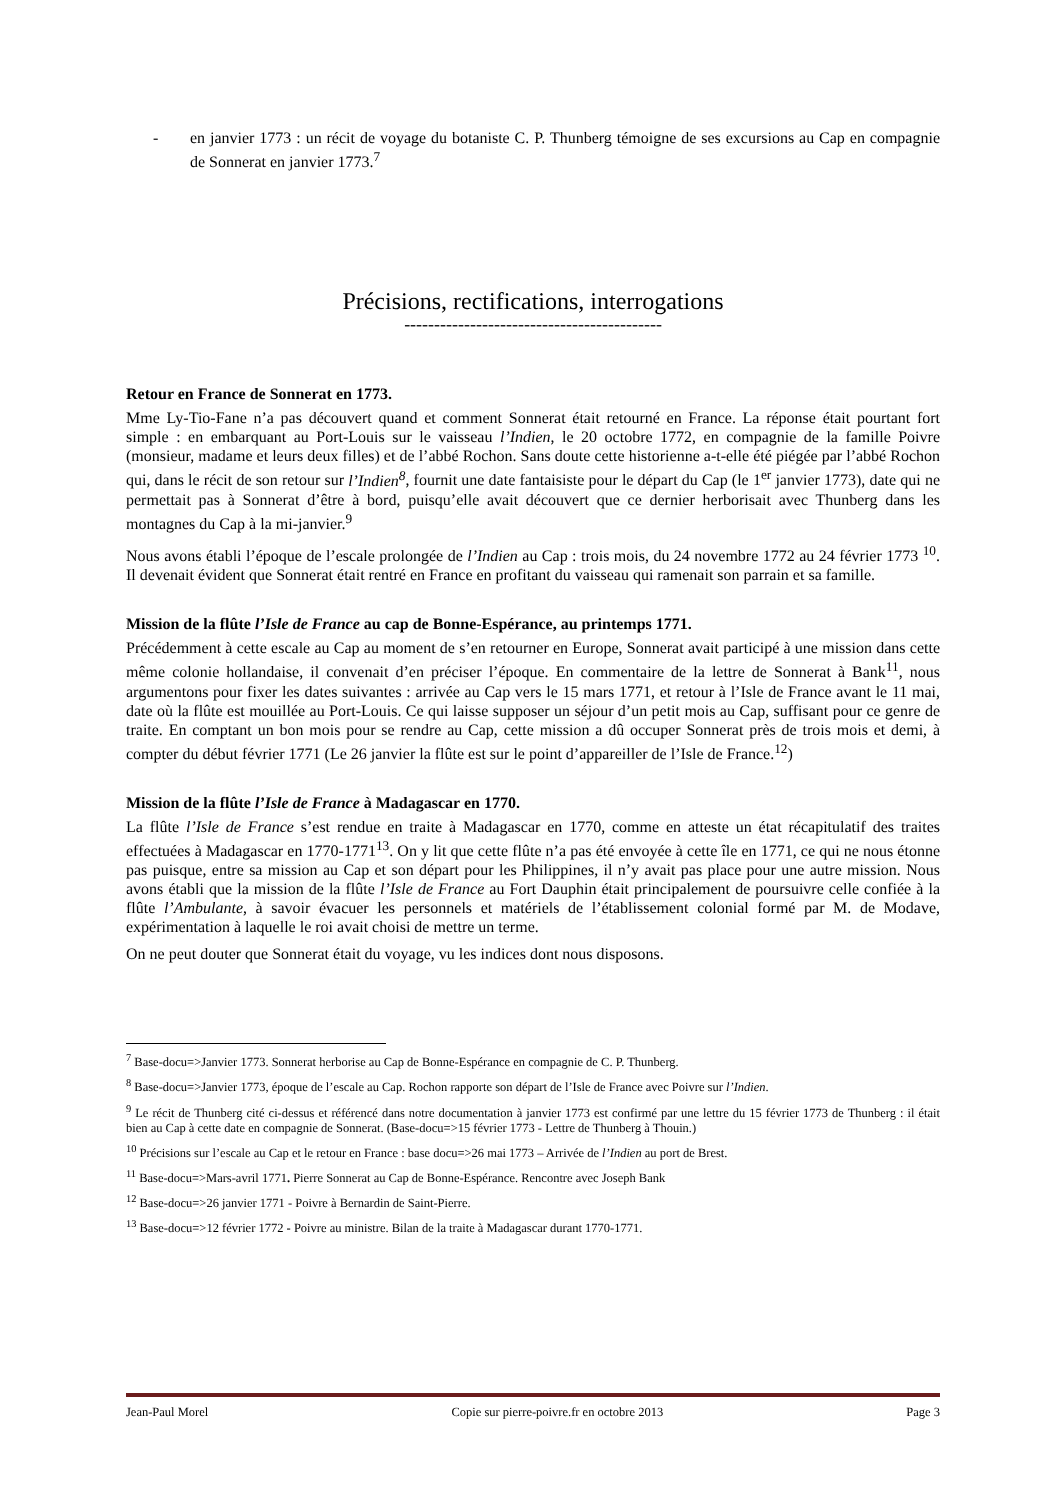- en janvier 1773 : un récit de voyage du botaniste C. P. Thunberg témoigne de ses excursions au Cap en compagnie de Sonnerat en janvier 1773.<sup>7</sup>
Précisions, rectifications, interrogations
-------------------------------------------
Retour en France de Sonnerat en 1773.
Mme Ly-Tio-Fane n’a pas découvert quand et comment Sonnerat était retourné en France. La réponse était pourtant fort simple : en embarquant au Port-Louis sur le vaisseau l’Indien, le 20 octobre 1772, en compagnie de la famille Poivre (monsieur, madame et leurs deux filles) et de l’abbé Rochon. Sans doute cette historienne a-t-elle été piégée par l’abbé Rochon qui, dans le récit de son retour sur l’Indien<sup>8</sup>, fournit une date fantaisiste pour le départ du Cap (le 1<sup>er</sup> janvier 1773), date qui ne permettait pas à Sonnerat d’être à bord, puisqu’elle avait découvert que ce dernier herborisait avec Thunberg dans les montagnes du Cap à la mi-janvier.<sup>9</sup>
Nous avons établi l’époque de l’escale prolongée de l’Indien au Cap : trois mois, du 24 novembre 1772 au 24 février 1773 <sup>10</sup>. Il devenait évident que Sonnerat était rentré en France en profitant du vaisseau qui ramenait son parrain et sa famille.
Mission de la flûte l’Isle de France au cap de Bonne-Espérance, au printemps 1771.
Précédemment à cette escale au Cap au moment de s’en retourner en Europe, Sonnerat avait participé à une mission dans cette même colonie hollandaise, il convenait d’en préciser l’époque. En commentaire de la lettre de Sonnerat à Bank<sup>11</sup>, nous argumentons pour fixer les dates suivantes : arrivée au Cap vers le 15 mars 1771, et retour à l’Isle de France avant le 11 mai, date où la flûte est mouillée au Port-Louis. Ce qui laisse supposer un séjour d’un petit mois au Cap, suffisant pour ce genre de traite. En comptant un bon mois pour se rendre au Cap, cette mission a dû occuper Sonnerat près de trois mois et demi, à compter du début février 1771 (Le 26 janvier la flûte est sur le point d’appareiller de l’Isle de France.<sup>12</sup>)
Mission de la flûte l’Isle de France à Madagascar en 1770.
La flûte l’Isle de France s’est rendue en traite à Madagascar en 1770, comme en atteste un état récapitulatif des traites effectuées à Madagascar en 1770-1771<sup>13</sup>. On y lit que cette flûte n’a pas été envoyée à cette île en 1771, ce qui ne nous étonne pas puisque, entre sa mission au Cap et son départ pour les Philippines, il n’y avait pas place pour une autre mission. Nous avons établi que la mission de la flûte l’Isle de France au Fort Dauphin était principalement de poursuivre celle confiée à la flûte l’Ambulante, à savoir évacuer les personnels et matériels de l’établissement colonial formé par M. de Modave, expérimentation à laquelle le roi avait choisi de mettre un terme.
On ne peut douter que Sonnerat était du voyage, vu les indices dont nous disposons.
<sup>7</sup> Base-docu=>Janvier 1773. Sonnerat herborise au Cap de Bonne-Espérance en compagnie de C. P. Thunberg.
<sup>8</sup> Base-docu=>Janvier 1773, époque de l’escale au Cap. Rochon rapporte son départ de l’Isle de France avec Poivre sur l’Indien.
<sup>9</sup> Le récit de Thunberg cité ci-dessus et référencé dans notre documentation à janvier 1773 est confirmé par une lettre du 15 février 1773 de Thunberg : il était bien au Cap à cette date en compagnie de Sonnerat. (Base-docu=>15 février 1773 - Lettre de Thunberg à Thouin.)
<sup>10</sup> Précisions sur l’escale au Cap et le retour en France : base docu=>26 mai 1773 – Arrivée de l’Indien au port de Brest.
<sup>11</sup> Base-docu=>Mars-avril 1771. Pierre Sonnerat au Cap de Bonne-Espérance. Rencontre avec Joseph Bank
<sup>12</sup> Base-docu=>26 janvier 1771 - Poivre à Bernardin de Saint-Pierre.
<sup>13</sup> Base-docu=>12 février 1772 - Poivre au ministre. Bilan de la traite à Madagascar durant 1770-1771.
Jean-Paul Morel Copie sur pierre-poivre.fr en octobre 2013 Page 3